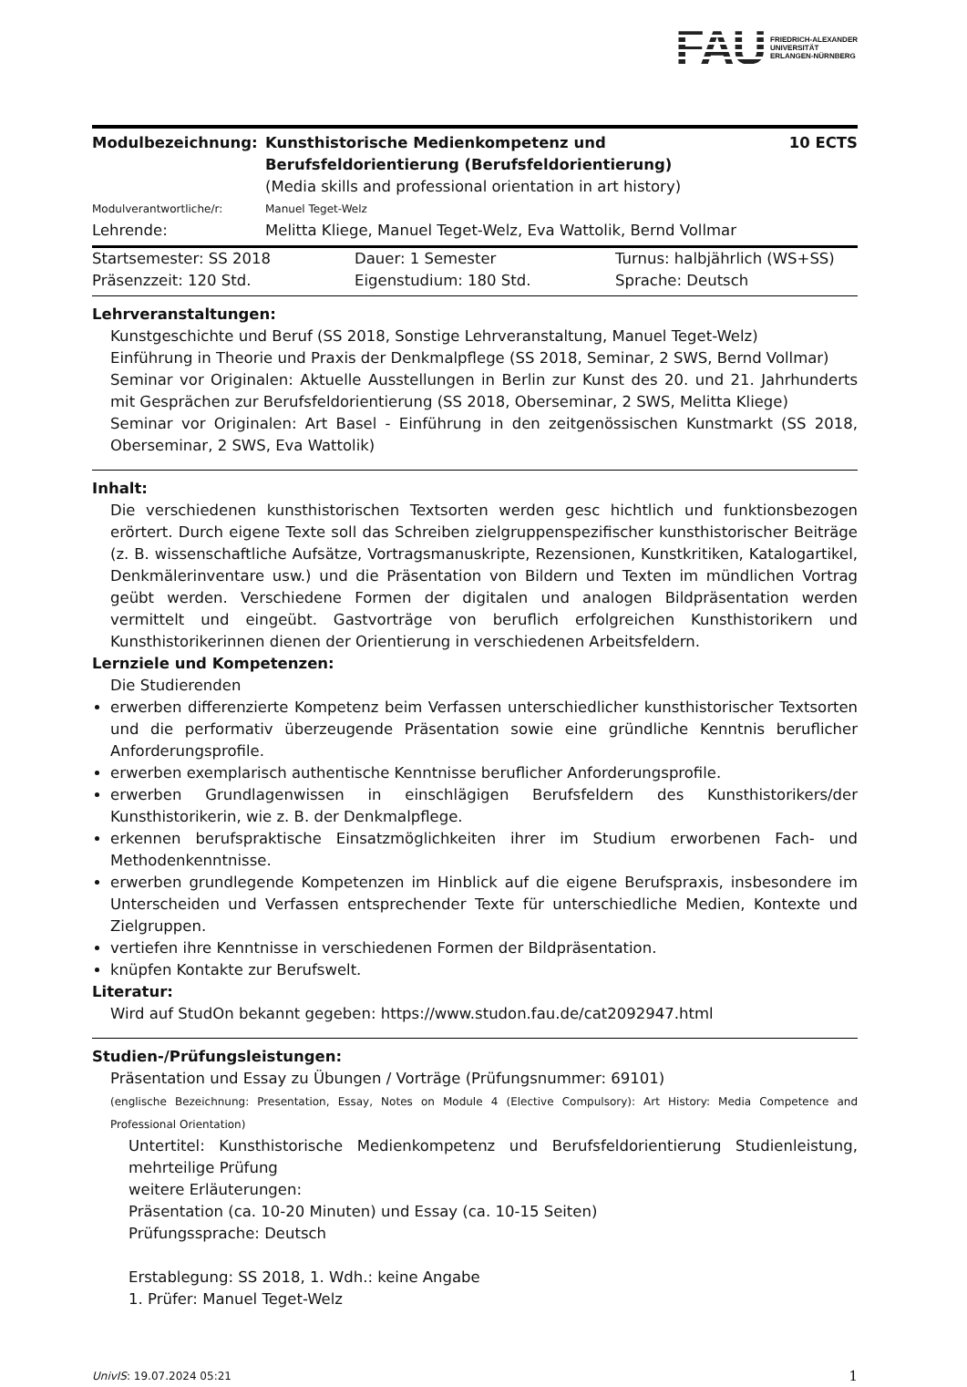FAU FRIEDRICH-ALEXANDER
UNIVERSITÄT
ERLANGEN-NÜRNBERG
| Modulbezeichnung: | Kunsthistorische Medienkompetenz und Berufsfeldorientierung (Berufsfeldorientierung) | 10 ECTS |
| | (Media skills and professional orientation in art history) | |
| Modulverantwortliche/r: | Manuel Teget-Welz | |
| Lehrende: | Melitta Kliege, Manuel Teget-Welz, Eva Wattolik, Bernd Vollmar | |
| Startsemester: SS 2018 | Dauer: 1 Semester | Turnus: halbjährlich (WS+SS) |
| Präsenzzeit: 120 Std. | Eigenstudium: 180 Std. | Sprache: Deutsch |
Lehrveranstaltungen:
Kunstgeschichte und Beruf (SS 2018, Sonstige Lehrveranstaltung, Manuel Teget-Welz)
Einführung in Theorie und Praxis der Denkmalpflege (SS 2018, Seminar, 2 SWS, Bernd Vollmar)
Seminar vor Originalen: Aktuelle Ausstellungen in Berlin zur Kunst des 20. und 21. Jahrhunderts mit Gesprächen zur Berufsfeldorientierung (SS 2018, Oberseminar, 2 SWS, Melitta Kliege)
Seminar vor Originalen: Art Basel - Einführung in den zeitgenössischen Kunstmarkt (SS 2018, Oberseminar, 2 SWS, Eva Wattolik)
Inhalt:
Die verschiedenen kunsthistorischen Textsorten werden gesc hichtlich und funktionsbezogen erörtert. Durch eigene Texte soll das Schreiben zielgruppenspezifischer kunsthistorischer Beiträge (z. B. wissenschaftliche Aufsätze, Vortragsmanuskripte, Rezensionen, Kunstkritiken, Katalogartikel, Denkmälerinventare usw.) und die Präsentation von Bildern und Texten im mündlichen Vortrag geübt werden. Verschiedene Formen der digitalen und analogen Bildpräsentation werden vermittelt und eingeübt. Gastvorträge von beruflich erfolgreichen Kunsthistorikern und Kunsthistorikerinnen dienen der Orientierung in verschiedenen Arbeitsfeldern.
Lernziele und Kompetenzen:
Die Studierenden
erwerben differenzierte Kompetenz beim Verfassen unterschiedlicher kunsthistorischer Textsorten und die performativ überzeugende Präsentation sowie eine gründliche Kenntnis beruflicher Anforderungsprofile.
erwerben exemplarisch authentische Kenntnisse beruflicher Anforderungsprofile.
erwerben Grundlagenwissen in einschlägigen Berufsfeldern des Kunsthistorikers/der Kunsthistorikerin, wie z. B. der Denkmalpflege.
erkennen berufspraktische Einsatzmöglichkeiten ihrer im Studium erworbenen Fach- und Methodenkenntnisse.
erwerben grundlegende Kompetenzen im Hinblick auf die eigene Berufspraxis, insbesondere im Unterscheiden und Verfassen entsprechender Texte für unterschiedliche Medien, Kontexte und Zielgruppen.
vertiefen ihre Kenntnisse in verschiedenen Formen der Bildpräsentation.
knüpfen Kontakte zur Berufswelt.
Literatur:
Wird auf StudOn bekannt gegeben: https://www.studon.fau.de/cat2092947.html
Studien-/Prüfungsleistungen:
Präsentation und Essay zu Übungen / Vorträge (Prüfungsnummer: 69101)
(englische Bezeichnung: Presentation, Essay, Notes on Module 4 (Elective Compulsory): Art History: Media Competence and Professional Orientation)
Untertitel: Kunsthistorische Medienkompetenz und Berufsfeldorientierung Studienleistung, mehrteilige Prüfung
weitere Erläuterungen:
Präsentation (ca. 10-20 Minuten) und Essay (ca. 10-15 Seiten)
Prüfungssprache: Deutsch
Erstablegung: SS 2018, 1. Wdh.: keine Angabe
1. Prüfer: Manuel Teget-Welz
UnivIS: 19.07.2024 05:21 1